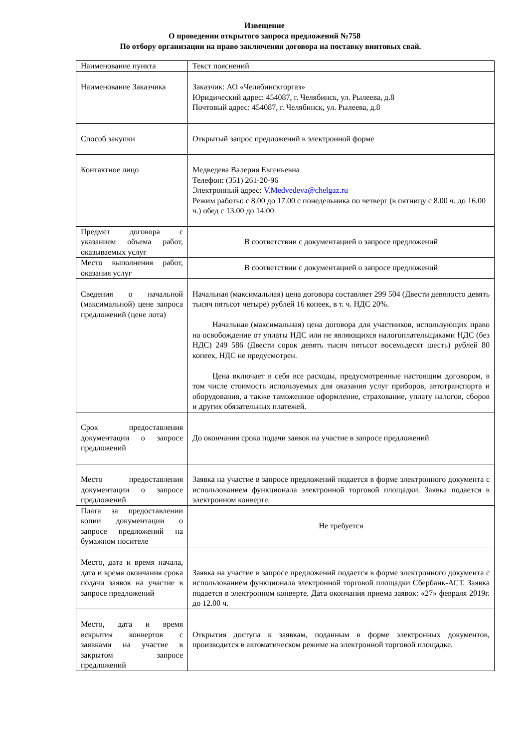Извещение
О проведении открытого запроса предложений №758
По отбору организации на право заключения договора на поставку винтовых свай.
| Наименование пункта | Текст пояснений |
| Наименование Заказчика | Заказчик: АО «Челябинскгоргаз» Юридический адрес: 454087, г. Челябинск, ул. Рылеева, д.8 Почтовый адрес: 454087, г. Челябинск, ул. Рылеева, д.8 |
| Способ закупки | Открытый запрос предложений в электронной форме |
| Контактное лицо | Медведева Валерия Евгеньевна Телефон: (351) 261-20-96 Электронный адрес: V.Medvedeva@chelgaz.ru Режим работы: с 8.00 до 17.00 с понедельника по четверг (в пятницу с 8.00 ч. до 16.00 ч.) обед с 13.00 до 14.00 |
| Предмет договора с указанием объема работ, оказываемых услуг | В соответствии с документацией о запросе предложений |
| Место выполнения работ, оказания услуг | В соответствии с документацией о запросе предложений |
| Сведения о начальной (максимальной) цене запроса предложений (цене лота) | Начальная (максимальная) цена договора составляет 299 504 (Двести девяносто девять тысяч пятьсот четыре) рублей 16 копеек, в т. ч. НДС 20%. Начальная (максимальная) цена договора для участников, использующих право на освобождение от уплаты НДС или не являющихся налогоплательщиками НДС (без НДС) 249 586 (Двести сорок девять тысяч пятьсот восемьдесят шесть) рублей 80 копеек, НДС не предусмотрен. Цена включает в себя все расходы, предусмотренные настоящим договором, в том числе стоимость используемых для оказания услуг приборов, автотранспорта и оборудования, а также таможенное оформление, страхование, уплату налогов, сборов и других обязательных платежей. |
| Срок предоставления документации о запросе предложений | До окончания срока подачи заявок на участие в запросе предложений |
| Место предоставления документации о запросе предложений | Заявка на участие в запросе предложений подается в форме электронного документа с использованием функционала электронной торговой площадки. Заявка подается в электронном конверте. |
| Плата за предоставлении копии документации о запросе предложений на бумажном носителе | Не требуется |
| Место, дата и время начала, дата и время окончания срока подачи заявок на участие в запросе предложений | Заявка на участие в запросе предложений подается в форме электронного документа с использованием функционала электронной торговой площадки Сбербанк-АСТ. Заявка подается в электронном конверте. Дата окончания приема заявок: «27» февраля 2019г. до 12.00 ч. |
| Место, дата и время вскрытия конвертов с заявками на участие в закрытом запросе предложений | Открытия доступа к заявкам, поданным в форме электронных документов, производится в автоматическом режиме на электронной торговой площадке. |